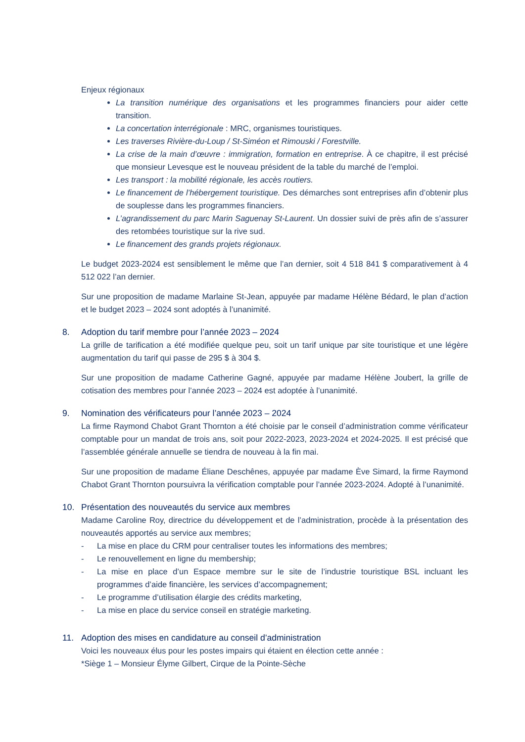Enjeux régionaux
La transition numérique des organisations et les programmes financiers pour aider cette transition.
La concertation interrégionale : MRC, organismes touristiques.
Les traverses Rivière-du-Loup / St-Siméon et Rimouski / Forestville.
La crise de la main d’œuvre : immigration, formation en entreprise. À ce chapitre, il est précisé que monsieur Levesque est le nouveau président de la table du marché de l’emploi.
Les transport : la mobilité régionale, les accès routiers.
Le financement de l’hébergement touristique. Des démarches sont entreprises afin d’obtenir plus de souplesse dans les programmes financiers.
L’agrandissement du parc Marin Saguenay St-Laurent. Un dossier suivi de près afin de s’assurer des retombées touristique sur la rive sud.
Le financement des grands projets régionaux.
Le budget 2023-2024 est sensiblement le même que l’an dernier, soit 4 518 841 $ comparativement à 4 512 022 l’an dernier.
Sur une proposition de madame Marlaine St-Jean, appuyée par madame Hélène Bédard, le plan d’action et le budget 2023 – 2024 sont adoptés à l’unanimité.
8. Adoption du tarif membre pour l’année 2023 – 2024
La grille de tarification a été modifiée quelque peu, soit un tarif unique par site touristique et une légère augmentation du tarif qui passe de 295 $ à 304 $.
Sur une proposition de madame Catherine Gagné, appuyée par madame Hélène Joubert, la grille de cotisation des membres pour l’année 2023 – 2024 est adoptée à l’unanimité.
9. Nomination des vérificateurs pour l’année 2023 – 2024
La firme Raymond Chabot Grant Thornton a été choisie par le conseil d’administration comme vérificateur comptable pour un mandat de trois ans, soit pour 2022-2023, 2023-2024 et 2024-2025. Il est précisé que l’assemblée générale annuelle se tiendra de nouveau à la fin mai.
Sur une proposition de madame Éliane Deschênes, appuyée par madame Ève Simard, la firme Raymond Chabot Grant Thornton poursuivra la vérification comptable pour l’année 2023-2024. Adopté à l’unanimité.
10. Présentation des nouveautés du service aux membres
Madame Caroline Roy, directrice du développement et de l’administration, procède à la présentation des nouveautés apportés au service aux membres;
- La mise en place du CRM pour centraliser toutes les informations des membres;
- Le renouvellement en ligne du membership;
- La mise en place d’un Espace membre sur le site de l’industrie touristique BSL incluant les programmes d’aide financière, les services d’accompagnement;
- Le programme d’utilisation élargie des crédits marketing,
- La mise en place du service conseil en stratégie marketing.
11. Adoption des mises en candidature au conseil d’administration
Voici les nouveaux élus pour les postes impairs qui étaient en élection cette année :
*Siège 1 – Monsieur Élyme Gilbert, Cirque de la Pointe-Sèche